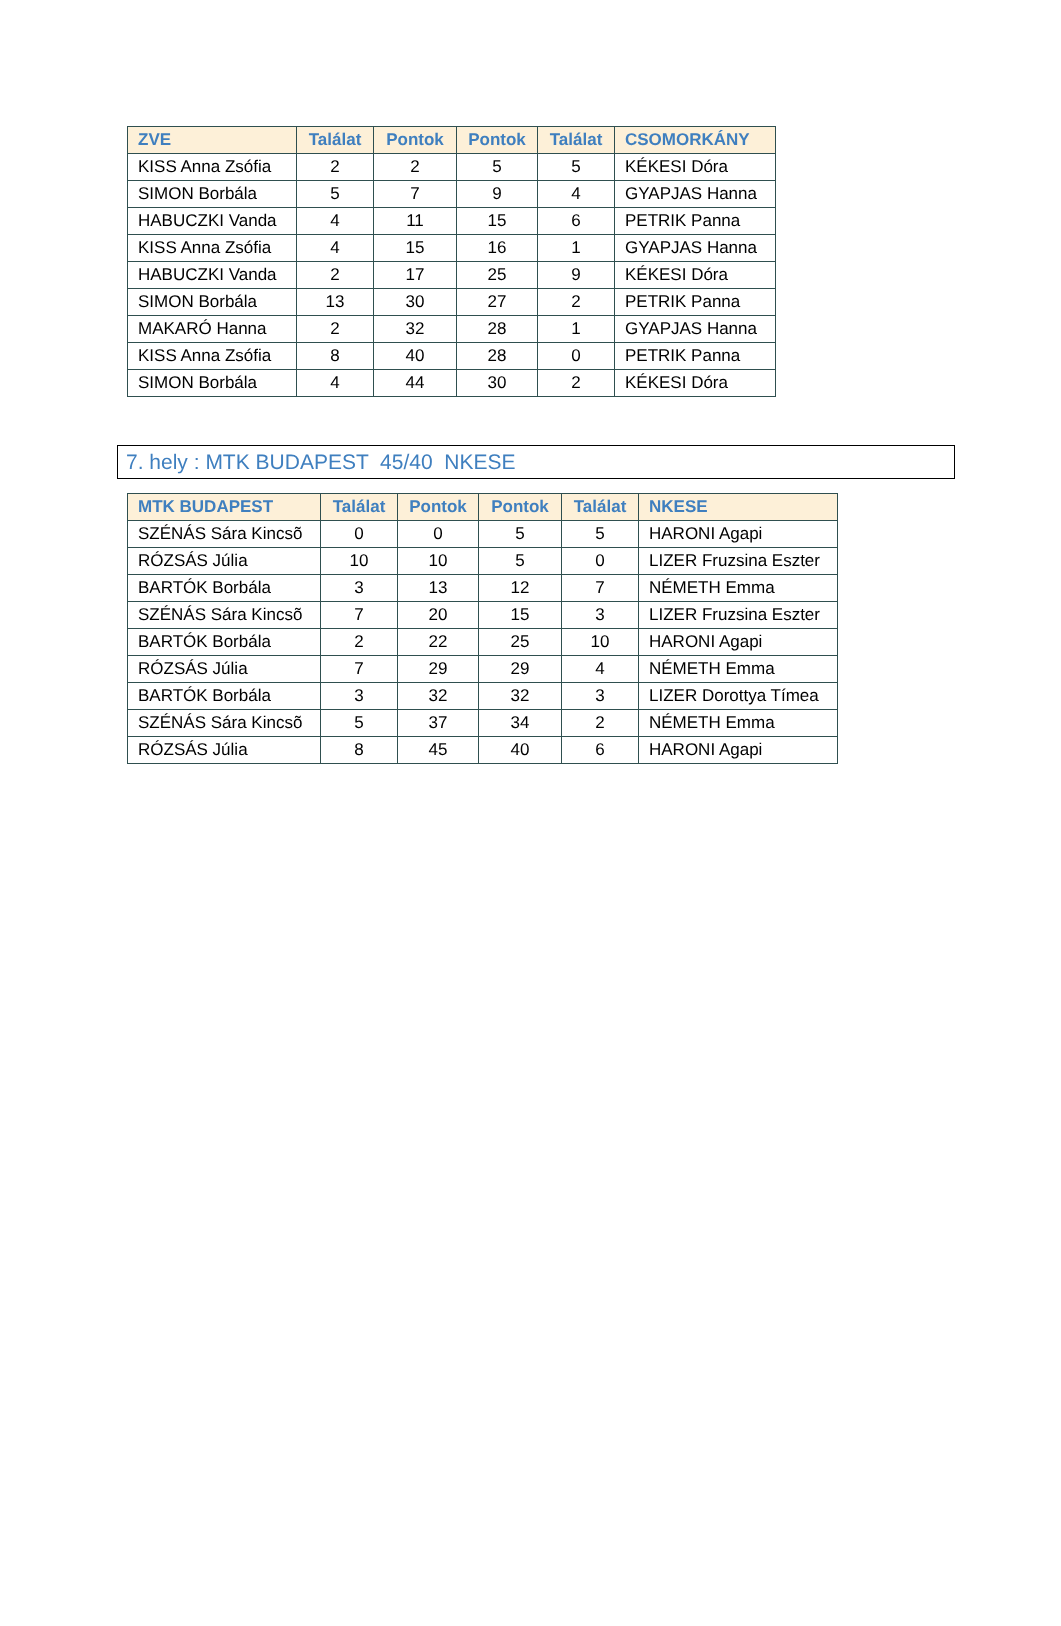| ZVE | Találat | Pontok | Pontok | Találat | CSOMORKÁNY |
| --- | --- | --- | --- | --- | --- |
| KISS Anna Zsófia | 2 | 2 | 5 | 5 | KÉKESI Dóra |
| SIMON Borbála | 5 | 7 | 9 | 4 | GYAPJAS Hanna |
| HABUCZKI Vanda | 4 | 11 | 15 | 6 | PETRIK Panna |
| KISS Anna Zsófia | 4 | 15 | 16 | 1 | GYAPJAS Hanna |
| HABUCZKI Vanda | 2 | 17 | 25 | 9 | KÉKESI Dóra |
| SIMON Borbála | 13 | 30 | 27 | 2 | PETRIK Panna |
| MAKARÓ Hanna | 2 | 32 | 28 | 1 | GYAPJAS Hanna |
| KISS Anna Zsófia | 8 | 40 | 28 | 0 | PETRIK Panna |
| SIMON Borbála | 4 | 44 | 30 | 2 | KÉKESI Dóra |
7. hely : MTK BUDAPEST 45/40 NKESE
| MTK BUDAPEST | Találat | Pontok | Pontok | Találat | NKESE |
| --- | --- | --- | --- | --- | --- |
| SZÉNÁS Sára Kincsõ | 0 | 0 | 5 | 5 | HARONI Agapi |
| RÓZSÁS Júlia | 10 | 10 | 5 | 0 | LIZER Fruzsina Eszter |
| BARTÓK Borbála | 3 | 13 | 12 | 7 | NÉMETH Emma |
| SZÉNÁS Sára Kincsõ | 7 | 20 | 15 | 3 | LIZER Fruzsina Eszter |
| BARTÓK Borbála | 2 | 22 | 25 | 10 | HARONI Agapi |
| RÓZSÁS Júlia | 7 | 29 | 29 | 4 | NÉMETH Emma |
| BARTÓK Borbála | 3 | 32 | 32 | 3 | LIZER Dorottya Tímea |
| SZÉNÁS Sára Kincsõ | 5 | 37 | 34 | 2 | NÉMETH Emma |
| RÓZSÁS Júlia | 8 | 45 | 40 | 6 | HARONI Agapi |